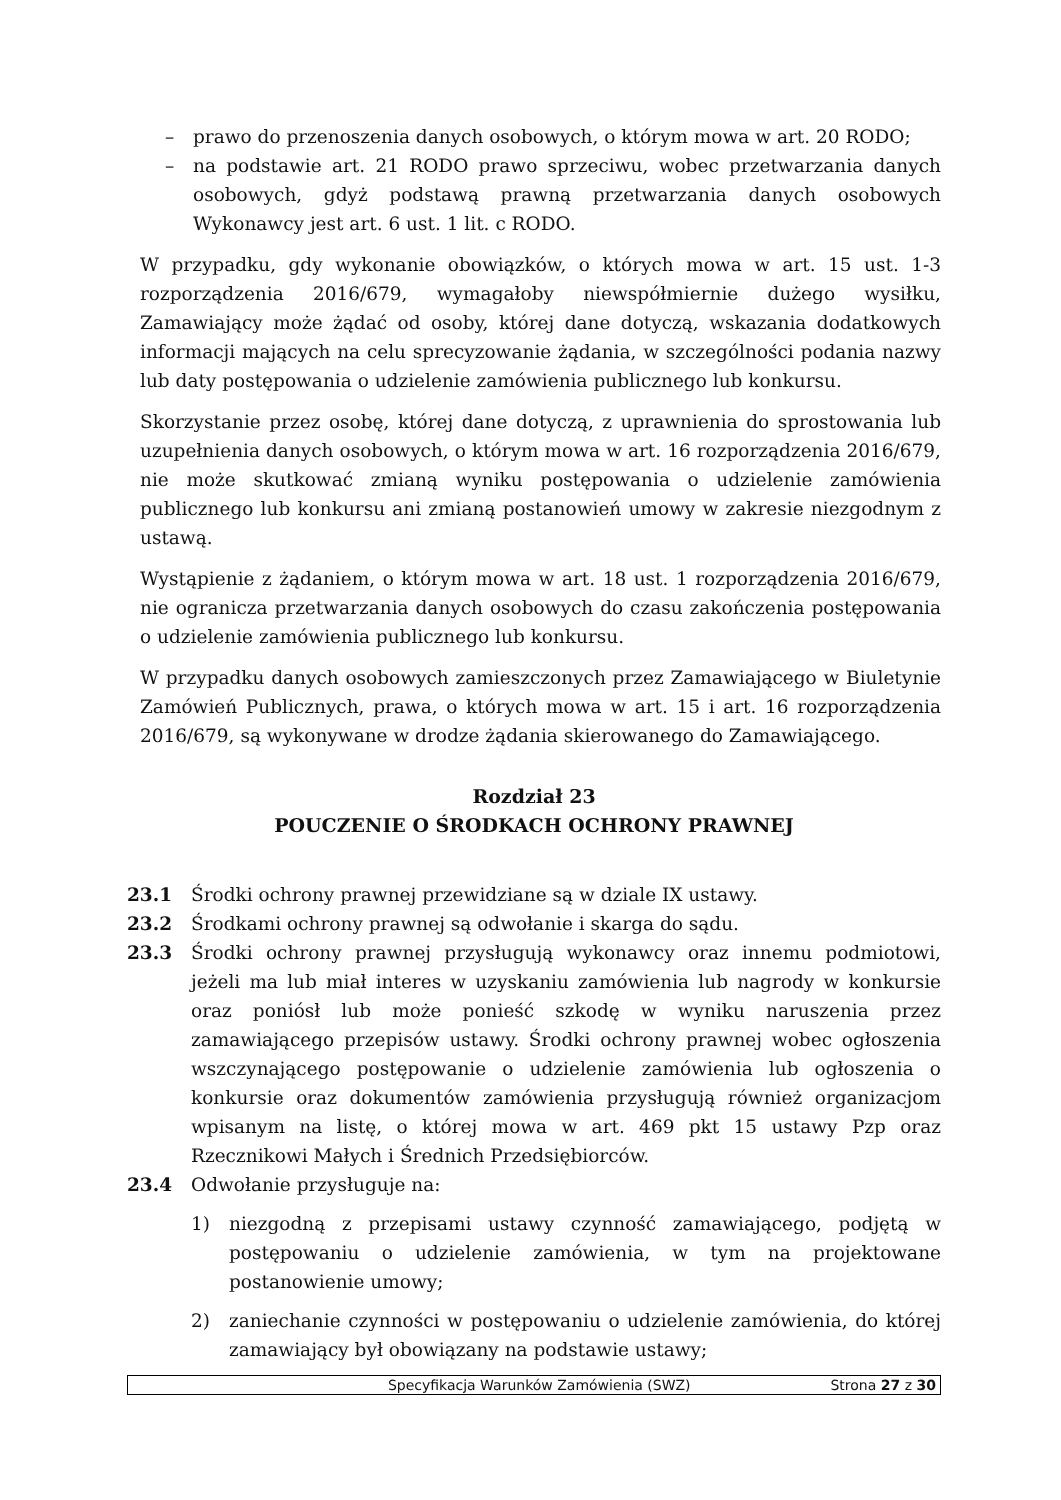– prawo do przenoszenia danych osobowych, o którym mowa w art. 20 RODO;
– na podstawie art. 21 RODO prawo sprzeciwu, wobec przetwarzania danych osobowych, gdyż podstawą prawną przetwarzania danych osobowych Wykonawcy jest art. 6 ust. 1 lit. c RODO.
W przypadku, gdy wykonanie obowiązków, o których mowa w art. 15 ust. 1-3 rozporządzenia 2016/679, wymagałoby niewspółmiernie dużego wysiłku, Zamawiający może żądać od osoby, której dane dotyczą, wskazania dodatkowych informacji mających na celu sprecyzowanie żądania, w szczególności podania nazwy lub daty postępowania o udzielenie zamówienia publicznego lub konkursu.
Skorzystanie przez osobę, której dane dotyczą, z uprawnienia do sprostowania lub uzupełnienia danych osobowych, o którym mowa w art. 16 rozporządzenia 2016/679, nie może skutkować zmianą wyniku postępowania o udzielenie zamówienia publicznego lub konkursu ani zmianą postanowień umowy w zakresie niezgodnym z ustawą.
Wystąpienie z żądaniem, o którym mowa w art. 18 ust. 1 rozporządzenia 2016/679, nie ogranicza przetwarzania danych osobowych do czasu zakończenia postępowania o udzielenie zamówienia publicznego lub konkursu.
W przypadku danych osobowych zamieszczonych przez Zamawiającego w Biuletynie Zamówień Publicznych, prawa, o których mowa w art. 15 i art. 16 rozporządzenia 2016/679, są wykonywane w drodze żądania skierowanego do Zamawiającego.
Rozdział 23
POUCZENIE O ŚRODKACH OCHRONY PRAWNEJ
23.1 Środki ochrony prawnej przewidziane są w dziale IX ustawy.
23.2 Środkami ochrony prawnej są odwołanie i skarga do sądu.
23.3 Środki ochrony prawnej przysługują wykonawcy oraz innemu podmiotowi, jeżeli ma lub miał interes w uzyskaniu zamówienia lub nagrody w konkursie oraz poniósł lub może ponieść szkodę w wyniku naruszenia przez zamawiającego przepisów ustawy. Środki ochrony prawnej wobec ogłoszenia wszczynającego postępowanie o udzielenie zamówienia lub ogłoszenia o konkursie oraz dokumentów zamówienia przysługują również organizacjom wpisanym na listę, o której mowa w art. 469 pkt 15 ustawy Pzp oraz Rzecznikowi Małych i Średnich Przedsiębiorców.
23.4 Odwołanie przysługuje na:
1) niezgodną z przepisami ustawy czynność zamawiającego, podjętą w postępowaniu o udzielenie zamówienia, w tym na projektowane postanowienie umowy;
2) zaniechanie czynności w postępowaniu o udzielenie zamówienia, do której zamawiający był obowiązany na podstawie ustawy;
Specyfikacja Warunków Zamówienia (SWZ) Strona 27 z 30